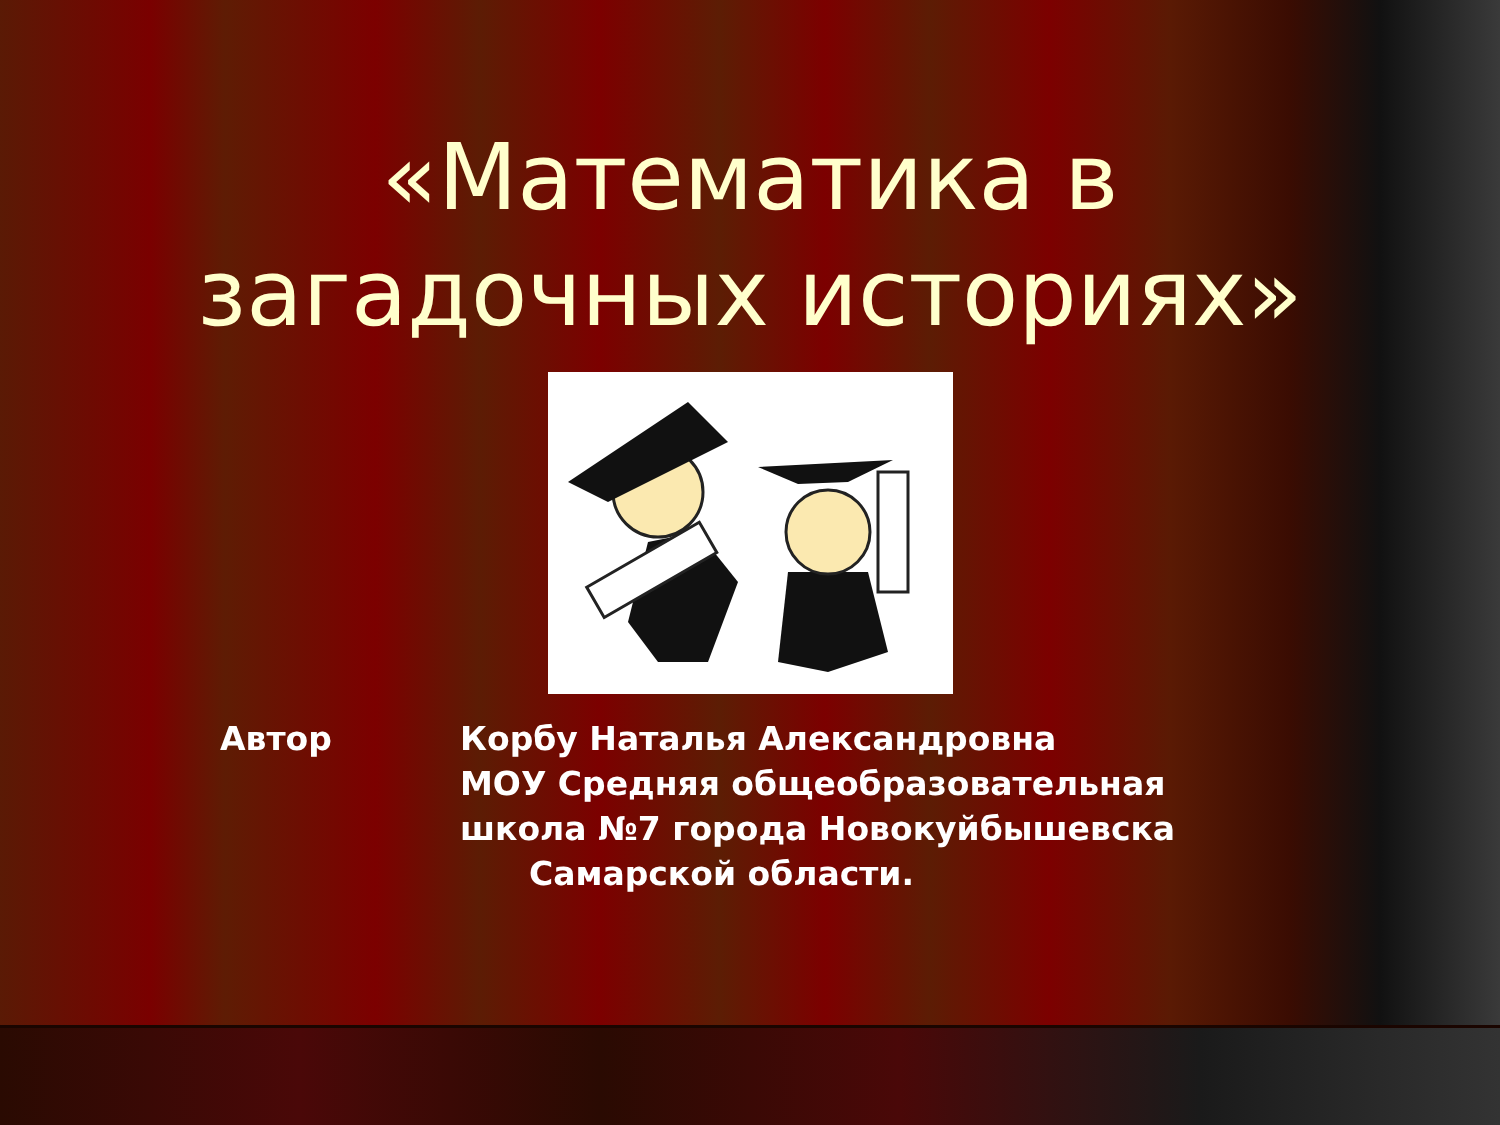«Математика в
загадочных историях»
Автор Корбу Наталья Александровна
МОУ Средняя общеобразовательная
школа №7 города Новокуйбышевска
Самарской области.